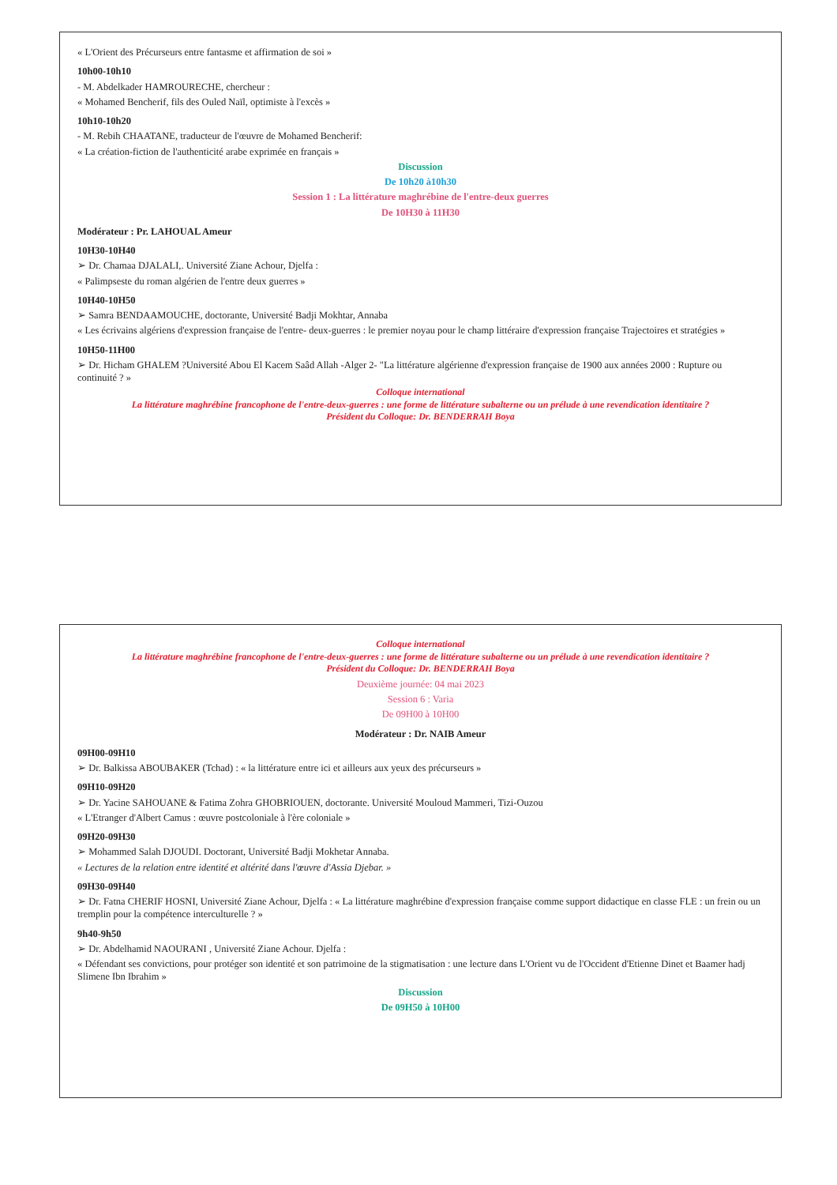Colloque international
La littérature maghrébine francophone de l'entre-deux-guerres : une forme de littérature subalterne ou un prélude à une revendication identitaire ?
Président du Colloque: Dr. BENDERRAH Boya
Deuxième journée: 04 mai 2023
Session 6 : Varia
De 09H00 à 10H00
Modérateur : Dr. NAIB Ameur
09H00-09H10
➢ Dr. Balkissa ABOUBAKER (Tchad) : « la littérature entre ici et ailleurs aux yeux des précurseurs »
09H10-09H20
➢ Dr. Yacine SAHOUANE & Fatima Zohra GHOBRIOUEN, doctorante. Université Mouloud Mammeri, Tizi-Ouzou
« L'Etranger d'Albert Camus : œuvre postcoloniale à l'ère coloniale »
09H20-09H30
➢ Mohammed Salah DJOUDI. Doctorant, Université Badji Mokhetar Annaba.
« Lectures de la relation entre identité et altérité dans l'œuvre d'Assia Djebar. »
09H30-09H40
➢ Dr. Fatna CHERIF HOSNI, Université Ziane Achour, Djelfa : « La littérature maghrébine d'expression française comme support didactique en classe FLE : un frein ou un tremplin pour la compétence interculturelle ? »
9h40-9h50
➢ Dr. Abdelhamid NAOURANI , Université Ziane Achour. Djelfa :
« Défendant ses convictions, pour protéger son identité et son patrimoine de la stigmatisation : une lecture dans L'Orient vu de l'Occident d'Etienne Dinet et Baamer hadj Slimene Ibn Ibrahim »
Discussion
De 09H50 à 10H00
« L'Orient des Précurseurs entre fantasme et affirmation de soi »
10h00-10h10
- M. Abdelkader HAMROURECHE, chercheur :
« Mohamed Bencherif, fils des Ouled Naïl, optimiste à l'excès »
10h10-10h20
- M. Rebih CHAATANE, traducteur de l'œuvre de Mohamed Bencherif:
« La création-fiction de l'authenticité arabe exprimée en français »
Discussion
De 10h20 à10h30
Session 1 : La littérature maghrébine de l'entre-deux guerres
De 10H30 à 11H30
Modérateur : Pr. LAHOUAL Ameur
10H30-10H40
➢ Dr. Chamaa DJALALI,. Université Ziane Achour, Djelfa :
« Palimpseste du roman algérien de l'entre deux guerres »
10H40-10H50
➢ Samra BENDAAMOUCHE, doctorante, Université Badji Mokhtar, Annaba
« Les écrivains algériens d'expression française de l'entre- deux-guerres : le premier noyau pour le champ littéraire d'expression française Trajectoires et stratégies »
10H50-11H00
➢ Dr. Hicham GHALEM ?Université Abou El Kacem Saâd Allah -Alger 2- "La littérature algérienne d'expression française de 1900 aux années 2000 : Rupture ou continuité ? »
Colloque international
La littérature maghrébine francophone de l'entre-deux-guerres : une forme de littérature subalterne ou un prélude à une revendication identitaire ?
Président du Colloque: Dr. BENDERRAH Boya